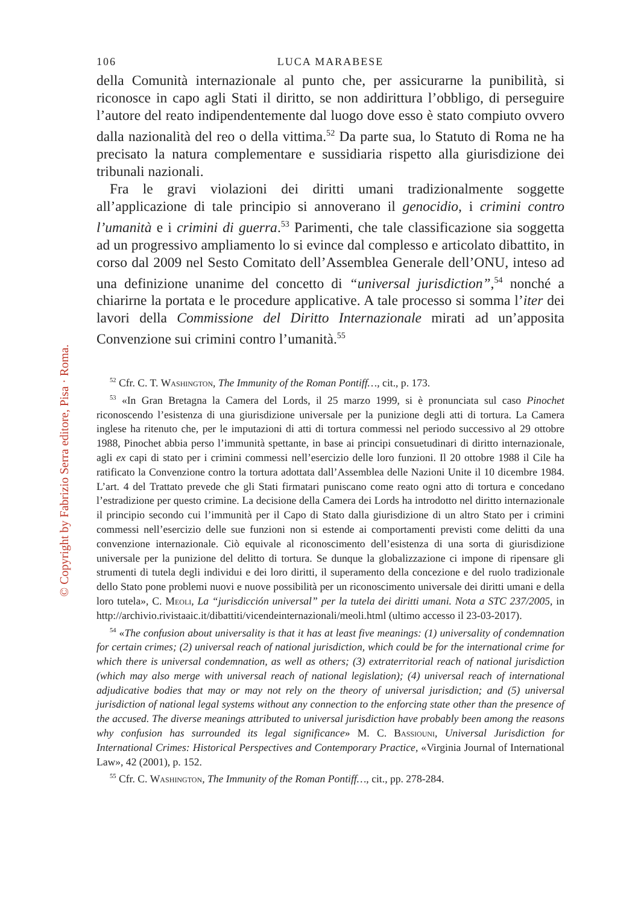© Copyright by Fabrizio Serra editore, Pisa · Roma.
106 LUCA MARABESE
della Comunità internazionale al punto che, per assicurarne la punibilità, si riconosce in capo agli Stati il diritto, se non addirittura l’obbligo, di perseguire l’autore del reato indipendentemente dal luogo dove esso è stato compiuto ovvero dalla nazionalità del reo o della vittima.<sup>52</sup> Da parte sua, lo Statuto di Roma ne ha precisato la natura complementare e sussidiaria rispetto alla giurisdizione dei tribunali nazionali.
Fra le gravi violazioni dei diritti umani tradizionalmente soggette all’applicazione di tale principio si annoverano il genocidio, i crimini contro l’umanità e i crimini di guerra.<sup>53</sup> Parimenti, che tale classificazione sia soggetta ad un progressivo ampliamento lo si evince dal complesso e articolato dibattito, in corso dal 2009 nel Sesto Comitato dell’Assemblea Generale dell’ONU, inteso ad una definizione unanime del concetto di “universal jurisdiction”,<sup>54</sup> nonché a chiarirne la portata e le procedure applicative. A tale processo si somma l’iter dei lavori della Commissione del Diritto Internazionale mirati ad un’apposita Convenzione sui crimini contro l’umanità.<sup>55</sup>
<sup>52</sup> Cfr. C. T. Washington, The Immunity of the Roman Pontiff…, cit., p. 173.
<sup>53</sup> «In Gran Bretagna la Camera del Lords, il 25 marzo 1999, si è pronunciata sul caso Pinochet riconoscendo l’esistenza di una giurisdizione universale per la punizione degli atti di tortura. La Camera inglese ha ritenuto che, per le imputazioni di atti di tortura commessi nel periodo successivo al 29 ottobre 1988, Pinochet abbia perso l’immunità spettante, in base ai principi consuetudinari di diritto internazionale, agli ex capi di stato per i crimini commessi nell’esercizio delle loro funzioni. Il 20 ottobre 1988 il Cile ha ratificato la Convenzione contro la tortura adottata dall’Assemblea delle Nazioni Unite il 10 dicembre 1984. L’art. 4 del Trattato prevede che gli Stati firmatari puniscano come reato ogni atto di tortura e concedano l’estradizione per questo crimine. La decisione della Camera dei Lords ha introdotto nel diritto internazionale il principio secondo cui l’immunità per il Capo di Stato dalla giurisdizione di un altro Stato per i crimini commessi nell’esercizio delle sue funzioni non si estende ai comportamenti previsti come delitti da una convenzione internazionale. Ciò equivale al riconoscimento dell’esistenza di una sorta di giurisdizione universale per la punizione del delitto di tortura. Se dunque la globalizzazione ci impone di ripensare gli strumenti di tutela degli individui e dei loro diritti, il superamento della concezione e del ruolo tradizionale dello Stato pone problemi nuovi e nuove possibilità per un riconoscimento universale dei diritti umani e della loro tutela», C. Meoli, La “jurisdicción universal” per la tutela dei diritti umani. Nota a STC 237/2005, in http://archivio.rivistaaic.it/dibattiti/vicendeinternazionali/meoli.html (ultimo accesso il 23-03-2017).
<sup>54</sup> «The confusion about universality is that it has at least five meanings: (1) universality of condemnation for certain crimes; (2) universal reach of national jurisdiction, which could be for the international crime for which there is universal condemnation, as well as others; (3) extraterritorial reach of national jurisdiction (which may also merge with universal reach of national legislation); (4) universal reach of international adjudicative bodies that may or may not rely on the theory of universal jurisdiction; and (5) universal jurisdiction of national legal systems without any connection to the enforcing state other than the presence of the accused. The diverse meanings attributed to universal jurisdiction have probably been among the reasons why confusion has surrounded its legal significance» M. C. Bassiouni, Universal Jurisdiction for International Crimes: Historical Perspectives and Contemporary Practice, «Virginia Journal of International Law», 42 (2001), p. 152.
<sup>55</sup> Cfr. C. Washington, The Immunity of the Roman Pontiff…, cit., pp. 278-284.